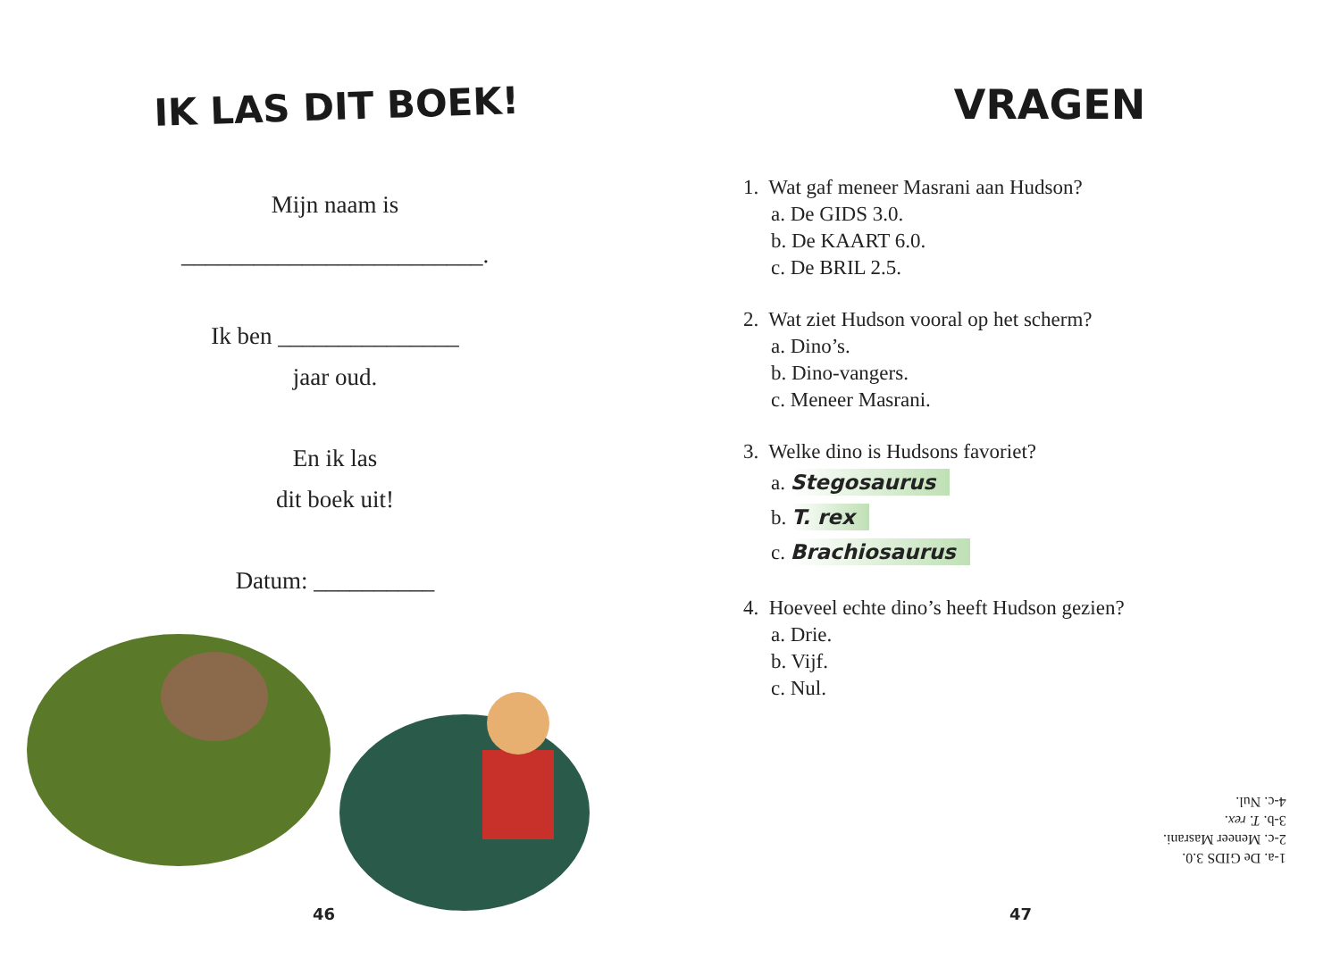IK LAS DIT BOEK!
Mijn naam is
_________________________.
Ik ben _______________
jaar oud.
En ik las
dit boek uit!
Datum: __________
46
VRAGEN
1. Wat gaf meneer Masrani aan Hudson?
a. De GIDS 3.0.
b. De KAART 6.0.
c. De BRIL 2.5.
2. Wat ziet Hudson vooral op het scherm?
a. Dino’s.
b. Dino-vangers.
c. Meneer Masrani.
3. Welke dino is Hudsons favoriet?
a. Stegosaurus
b. T. rex
c. Brachiosaurus
4. Hoeveel echte dino’s heeft Hudson gezien?
a. Drie.
b. Vijf.
c. Nul.
1-a. De GIDS 3.0.
2-c. Meneer Masrani.
3-b. T. rex.
4-c. Nul.
47